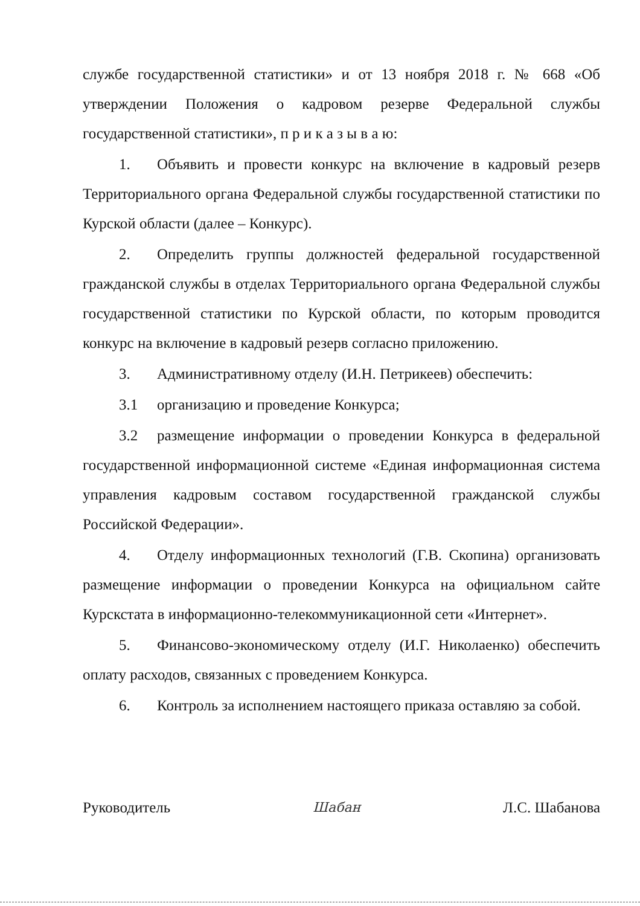службе государственной статистики» и от 13 ноября 2018 г. № 668 «Об утверждении Положения о кадровом резерве Федеральной службы государственной статистики», п р и к а з ы в а ю:
1. Объявить и провести конкурс на включение в кадровый резерв Территориального органа Федеральной службы государственной статистики по Курской области (далее – Конкурс).
2. Определить группы должностей федеральной государственной гражданской службы в отделах Территориального органа Федеральной службы государственной статистики по Курской области, по которым проводится конкурс на включение в кадровый резерв согласно приложению.
3. Административному отделу (И.Н. Петрикеев) обеспечить:
3.1 организацию и проведение Конкурса;
3.2 размещение информации о проведении Конкурса в федеральной государственной информационной системе «Единая информационная система управления кадровым составом государственной гражданской службы Российской Федерации».
4. Отделу информационных технологий (Г.В. Скопина) организовать размещение информации о проведении Конкурса на официальном сайте Курскстата в информационно-телекоммуникационной сети «Интернет».
5. Финансово-экономическому отделу (И.Г. Николаенко) обеспечить оплату расходов, связанных с проведением Конкурса.
6. Контроль за исполнением настоящего приказа оставляю за собой.
Руководитель Шабан Л.С. Шабанова